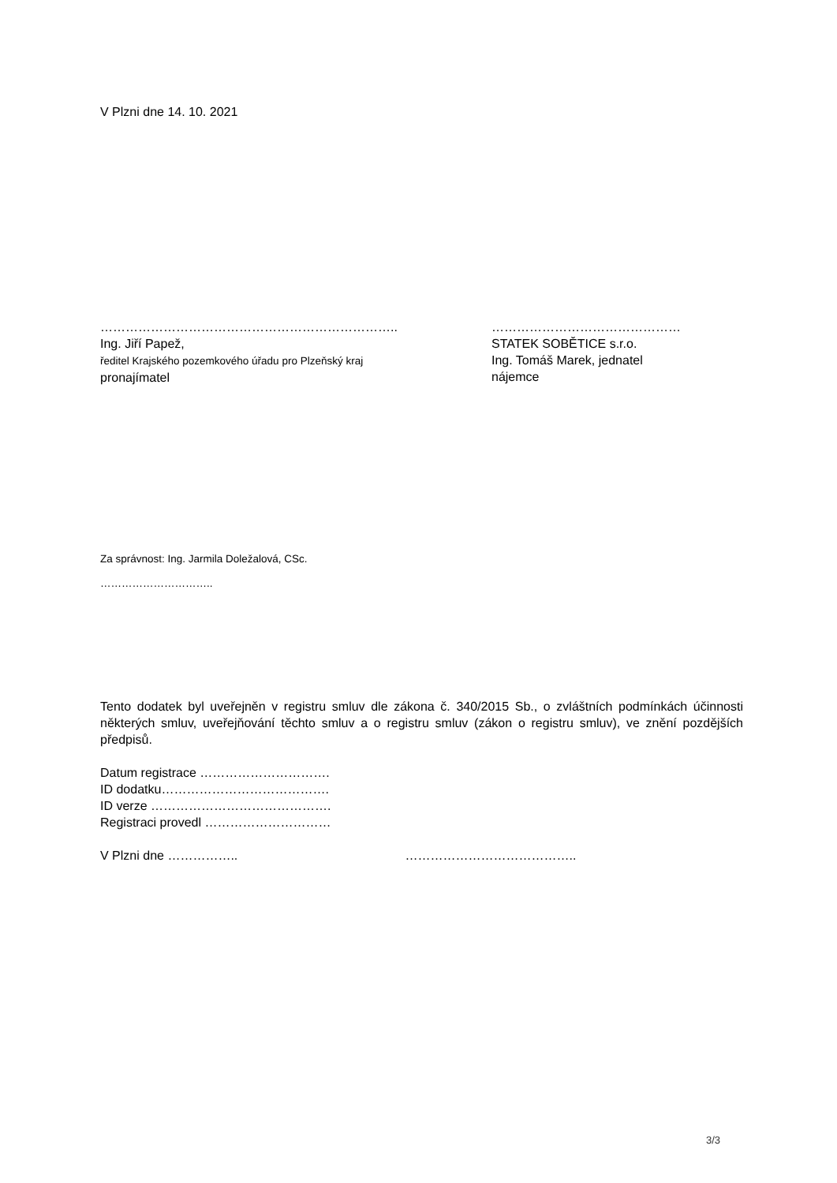V Plzni dne 14. 10. 2021
……………………………………………………………..
Ing. Jiří Papež,
ředitel Krajského pozemkového úřadu pro Plzeňský kraj
pronajímatel
………………………………………
STATEK SOBĚTICE s.r.o.
Ing. Tomáš Marek, jednatel
nájemce
Za správnost: Ing. Jarmila Doležalová, CSc.
…………………………..
Tento dodatek byl uveřejněn v registru smluv dle zákona č. 340/2015 Sb., o zvláštních podmínkách účinnosti některých smluv, uveřejňování těchto smluv a o registru smluv (zákon o registru smluv), ve znění pozdějších předpisů.
Datum registrace ………………………….
ID dodatku………………………………….
ID verze …………………………………….
Registraci provedl …………………………
V Plzni dne …………….. …………………………………..
3/3